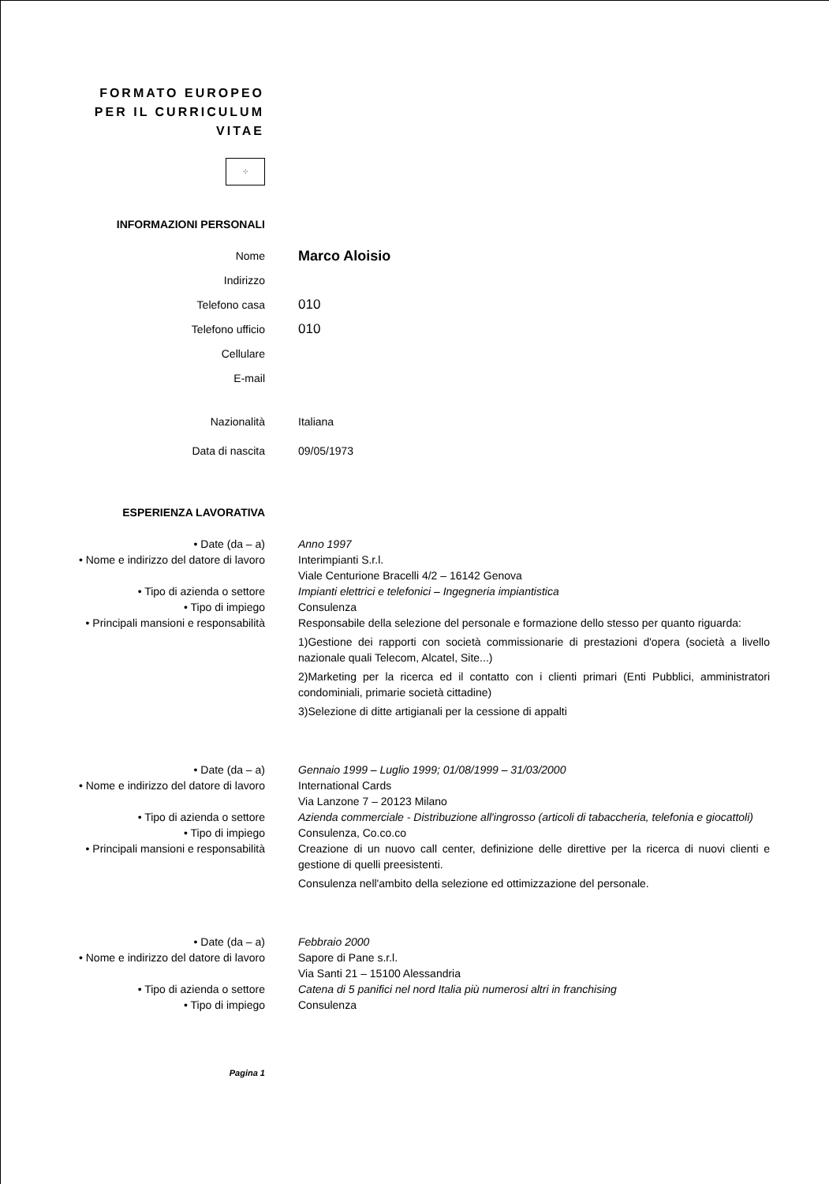FORMATO EUROPEO PER IL CURRICULUM VITAE
⁘
INFORMAZIONI PERSONALI
Nome
Marco Aloisio
Indirizzo
Telefono casa
010
Telefono ufficio
010
Cellulare
E-mail
Nazionalità Italiana
Data di nascita 09/05/1973
ESPERIENZA LAVORATIVA
• Date (da – a) Anno 1997
• Nome e indirizzo del datore di lavoro Interimpianti S.r.l.
Viale Centurione Bracelli 4/2 – 16142 Genova
• Tipo di azienda o settore Impianti elettrici e telefonici – Ingegneria impiantistica
• Tipo di impiego Consulenza
• Principali mansioni e responsabilità Responsabile della selezione del personale e formazione dello stesso per quanto riguarda:
1)Gestione dei rapporti con società commissionarie di prestazioni d'opera (società a livello nazionale quali Telecom, Alcatel, Site...)
2)Marketing per la ricerca ed il contatto con i clienti primari (Enti Pubblici, amministratori condominiali, primarie società cittadine)
3)Selezione di ditte artigianali per la cessione di appalti
• Date (da – a) Gennaio 1999 – Luglio 1999; 01/08/1999 – 31/03/2000
• Nome e indirizzo del datore di lavoro International Cards
Via Lanzone 7 – 20123 Milano
• Tipo di azienda o settore Azienda commerciale - Distribuzione all'ingrosso (articoli di tabaccheria, telefonia e giocattoli)
• Tipo di impiego Consulenza, Co.co.co
• Principali mansioni e responsabilità Creazione di un nuovo call center, definizione delle direttive per la ricerca di nuovi clienti e gestione di quelli preesistenti.
Consulenza nell'ambito della selezione ed ottimizzazione del personale.
• Date (da – a) Febbraio 2000
• Nome e indirizzo del datore di lavoro Sapore di Pane s.r.l.
Via Santi 21 – 15100 Alessandria
• Tipo di azienda o settore Catena di 5 panifici nel nord Italia più numerosi altri in franchising
• Tipo di impiego Consulenza
Pagina 1